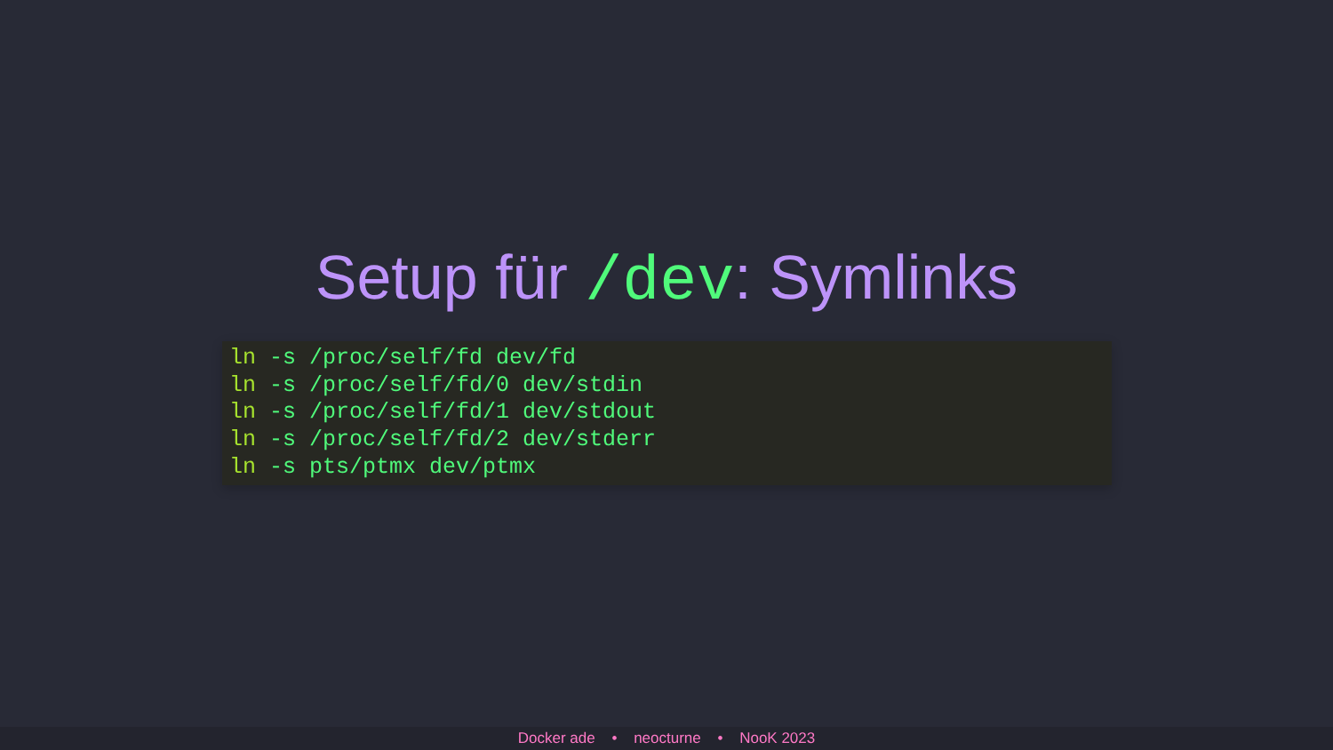Setup für /dev: Symlinks
ln -s /proc/self/fd dev/fd
ln -s /proc/self/fd/0 dev/stdin
ln -s /proc/self/fd/1 dev/stdout
ln -s /proc/self/fd/2 dev/stderr
ln -s pts/ptmx dev/ptmx
Docker ade • neocturne • NooK 2023